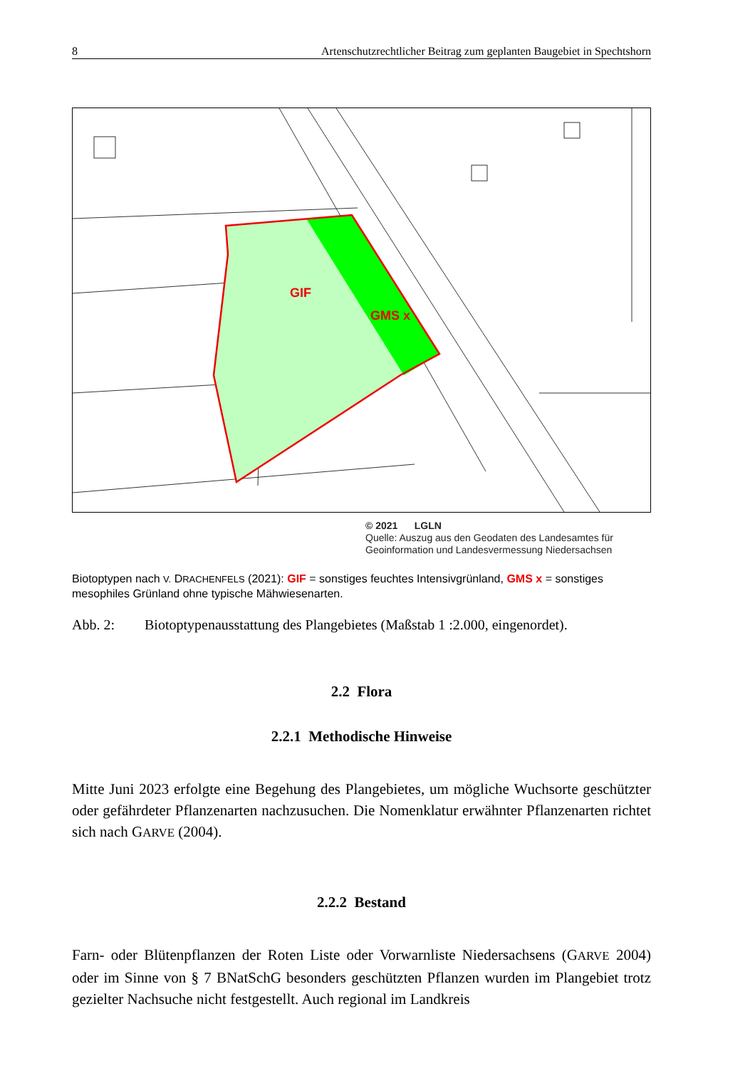8 Artenschutzrechtlicher Beitrag zum geplanten Baugebiet in Spechtshorn
GIF
GMS x
© 2021 LGLN
Quelle: Auszug aus den Geodaten des Landesamtes für
Geoinformation und Landesvermessung Niedersachsen
Biotoptypen nach V. DRACHENFELS (2021): GIF = sonstiges feuchtes Intensivgrünland, GMS x = sonstiges mesophiles Grünland ohne typische Mähwiesenarten.
Abb. 2: Biotoptypenausstattung des Plangebietes (Maßstab 1 :2.000, eingenordet).
2.2 Flora
2.2.1 Methodische Hinweise
Mitte Juni 2023 erfolgte eine Begehung des Plangebietes, um mögliche Wuchsorte geschützter oder gefährdeter Pflanzenarten nachzusuchen. Die Nomenklatur erwähnter Pflanzenarten richtet sich nach GARVE (2004).
2.2.2 Bestand
Farn- oder Blütenpflanzen der Roten Liste oder Vorwarnliste Niedersachsens (GARVE 2004) oder im Sinne von § 7 BNatSchG besonders geschützten Pflanzen wurden im Plangebiet trotz gezielter Nachsuche nicht festgestellt. Auch regional im Landkreis